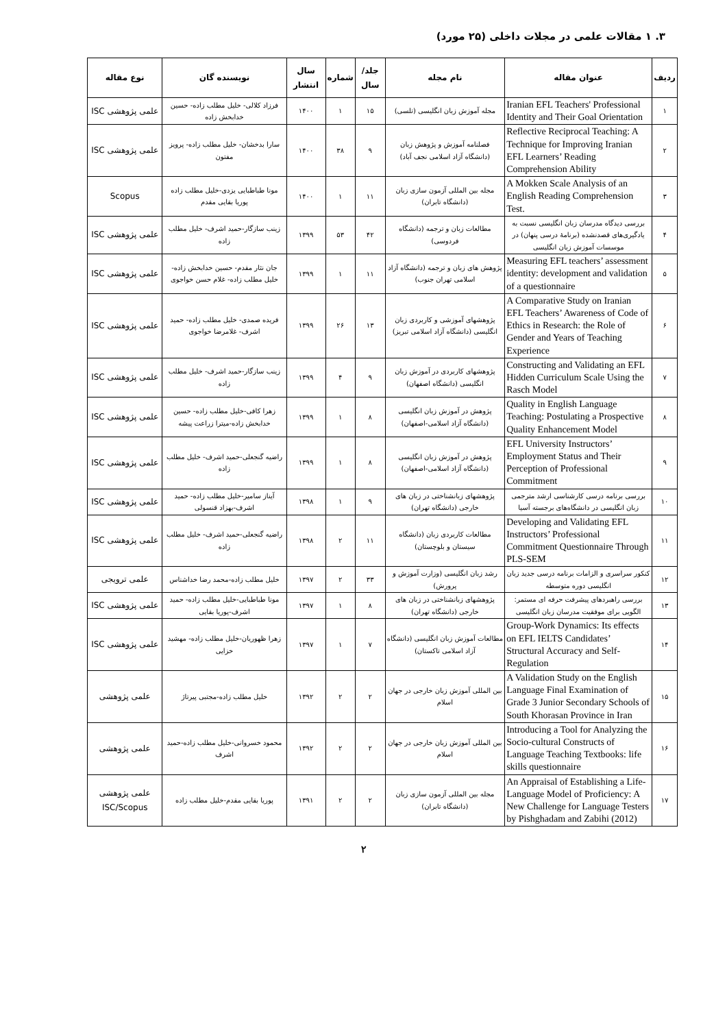۳. ۱ مقالات علمی در مجلات داخلی (۲۵ مورد)
| ردیف | عنوان مقاله | نام مجله | جلد/سال | شماره | سال انتشار | نویسنده گان | نوع مقاله |
| --- | --- | --- | --- | --- | --- | --- | --- |
| ۱ | Iranian EFL Teachers' Professional Identity and Their Goal Orientation | مجله آموزش زبان انگلیسی (تلسی) | ۱۵ | ۱ | ۱۴۰۰ | فرزاد کلالی- خلیل مطلب زاده- حسین خدابخش زاده | علمی پژوهشی ISC |
| ۲ | Reflective Reciprocal Teaching: A Technique for Improving Iranian EFL Learners’ Reading Comprehension Ability | فصلنامه آموزش و پژوهش زبان (دانشگاه آزاد اسلامی نجف آباد) | ۹ | ۳۸ | ۱۴۰۰ | سارا بدخشان- خلیل مطلب زاده- پرویز مفتون | علمی پژوهشی ISC |
| ۳ | A Mokken Scale Analysis of an English Reading Comprehension Test. | مجله بین المللی آزمون سازی زبان (دانشگاه تابران) | ۱۱ | ۱ | ۱۴۰۰ | مونا طباطبایی یزدی-خلیل مطلب زاده پوریا بقایی مقدم | Scopus |
| ۴ | بررسی دیدگاه مدرسان زبان انگلیسی نسبت به یادگیری‌های قصدنشده (برنامهٔ درسی پنهان) در موسسات آموزش زبان انگلیسی | مطالعات زبان و ترجمه (دانشگاه فردوسی) | ۴۲ | ۵۳ | ۱۳۹۹ | زینب سازگار-حمید اشرف- خلیل مطلب زاده | علمی پژوهشی ISC |
| ۵ | Measuring EFL teachers’ assessment identity: development and validation of a questionnaire | پژوهش های زبان و ترجمه (دانشگاه آزاد اسلامی تهران جنوب) | ۱۱ | ۱ | ۱۳۹۹ | جان نثار مقدم- حسین خدابخش زاده- خلیل مطلب زاده- غلام حسن خواجوی | علمی پژوهشی ISC |
| ۶ | A Comparative Study on Iranian EFL Teachers’ Awareness of Code of Ethics in Research: the Role of Gender and Years of Teaching Experience | پژوهشهای آموزشی و کاربردی زبان انگلیسی (دانشگاه آزاد اسلامی تبریز) | ۱۳ | ۲۶ | ۱۳۹۹ | فریده صمدی- خلیل مطلب زاده- حمید اشرف- غلامرضا خواجوی | علمی پژوهشی ISC |
| ۷ | Constructing and Validating an EFL Hidden Curriculum Scale Using the Rasch Model | پژوهشهای کاربردی در آموزش زبان انگلیسی (دانشگاه اصفهان) | ۹ | ۴ | ۱۳۹۹ | زینب سازگار-حمید اشرف- خلیل مطلب زاده | علمی پژوهشی ISC |
| ۸ | Quality in English Language Teaching: Postulating a Prospective Quality Enhancement Model | پژوهش در آموزش زبان انگلیسی (دانشگاه آزاد اسلامی-اصفهان) | ۸ | ۱ | ۱۳۹۹ | زهرا کافی-خلیل مطلب زاده- حسین خدابخش زاده-میترا زراعت پیشه | علمی پژوهشی ISC |
| ۹ | EFL University Instructors’ Employment Status and Their Perception of Professional Commitment | پژوهش در آموزش زبان انگلیسی (دانشگاه آزاد اسلامی-اصفهان) | ۸ | ۱ | ۱۳۹۹ | راضیه گنجعلی-حمید اشرف- خلیل مطلب زاده | علمی پژوهشی ISC |
| ۱۰ | بررسی برنامه درسی کارشناسی ارشد مترجمی زبان انگلیسی در دانشگاه‌های برجسته آسیا | پژوهشهای زبانشناختی در زبان های خارجی (دانشگاه تهران) | ۹ | ۱ | ۱۳۹۸ | آیناز سامیر-خلیل مطلب زاده- حمید اشرف-بهزاد قنسولی | علمی پژوهشی ISC |
| ۱۱ | Developing and Validating EFL Instructors’ Professional Commitment Questionnaire Through PLS-SEM | مطالعات کاربردی زبان (دانشگاه سیستان و بلوچستان) | ۱۱ | ۲ | ۱۳۹۸ | راضیه گنجعلی-حمید اشرف- خلیل مطلب زاده | علمی پژوهشی ISC |
| ۱۲ | کنکور سراسری و الزامات برنامه درسی جدید زبان انگلیسی دوره متوسطه | رشد زبان انگلیسی (وزارت آموزش و پرورش) | ۳۳ | ۲ | ۱۳۹۷ | خلیل مطلب زاده-محمد رضا خداشناس | علمی ترویجی |
| ۱۳ | بررسی راهبردهای پیشرفت حرفه ای مستمر: الگویی برای موفقیت مدرسان زبان انگلیسی | پژوهشهای زبانشناختی در زبان های خارجی (دانشگاه تهران) | ۸ | ۱ | ۱۳۹۷ | مونا طباطبایی-خلیل مطلب زاده- حمید اشرف-پوریا بقایی | علمی پژوهشی ISC |
| ۱۴ | Group-Work Dynamics: Its effects on EFL IELTS Candidates’ Structural Accuracy and Self-Regulation | مطالعات آموزش زبان انگلیسی (دانشگاه آزاد اسلامی تاکستان) | ۷ | ۱ | ۱۳۹۷ | زهرا ظهوریان-خلیل مطلب زاده- مهشید خزایی | علمی پژوهشی ISC |
| ۱۵ | A Validation Study on the English Language Final Examination of Grade 3 Junior Secondary Schools of South Khorasan Province in Iran | بین المللی آموزش زبان خارجی در جهان اسلام | ۲ | ۲ | ۱۳۹۲ | خلیل مطلب زاده-مجتبی پیرتاژ | علمی پژوهشی |
| ۱۶ | Introducing a Tool for Analyzing the Socio-cultural Constructs of Language Teaching Textbooks: life skills questionnaire | بین المللی آموزش زبان خارجی در جهان اسلام | ۲ | ۲ | ۱۳۹۲ | محمود خسروانی-خلیل مطلب زاده-حمید اشرف | علمی پژوهشی |
| ۱۷ | An Appraisal of Establishing a Life-Language Model of Proficiency: A New Challenge for Language Testers by Pishghadam and Zabihi (2012) | مجله بین المللی آزمون سازی زبان (دانشگاه تابران) | ۲ | ۲ | ۱۳۹۱ | پوریا بقایی مقدم-خلیل مطلب زاده | علمی پژوهشی ISC/Scopus |
۲